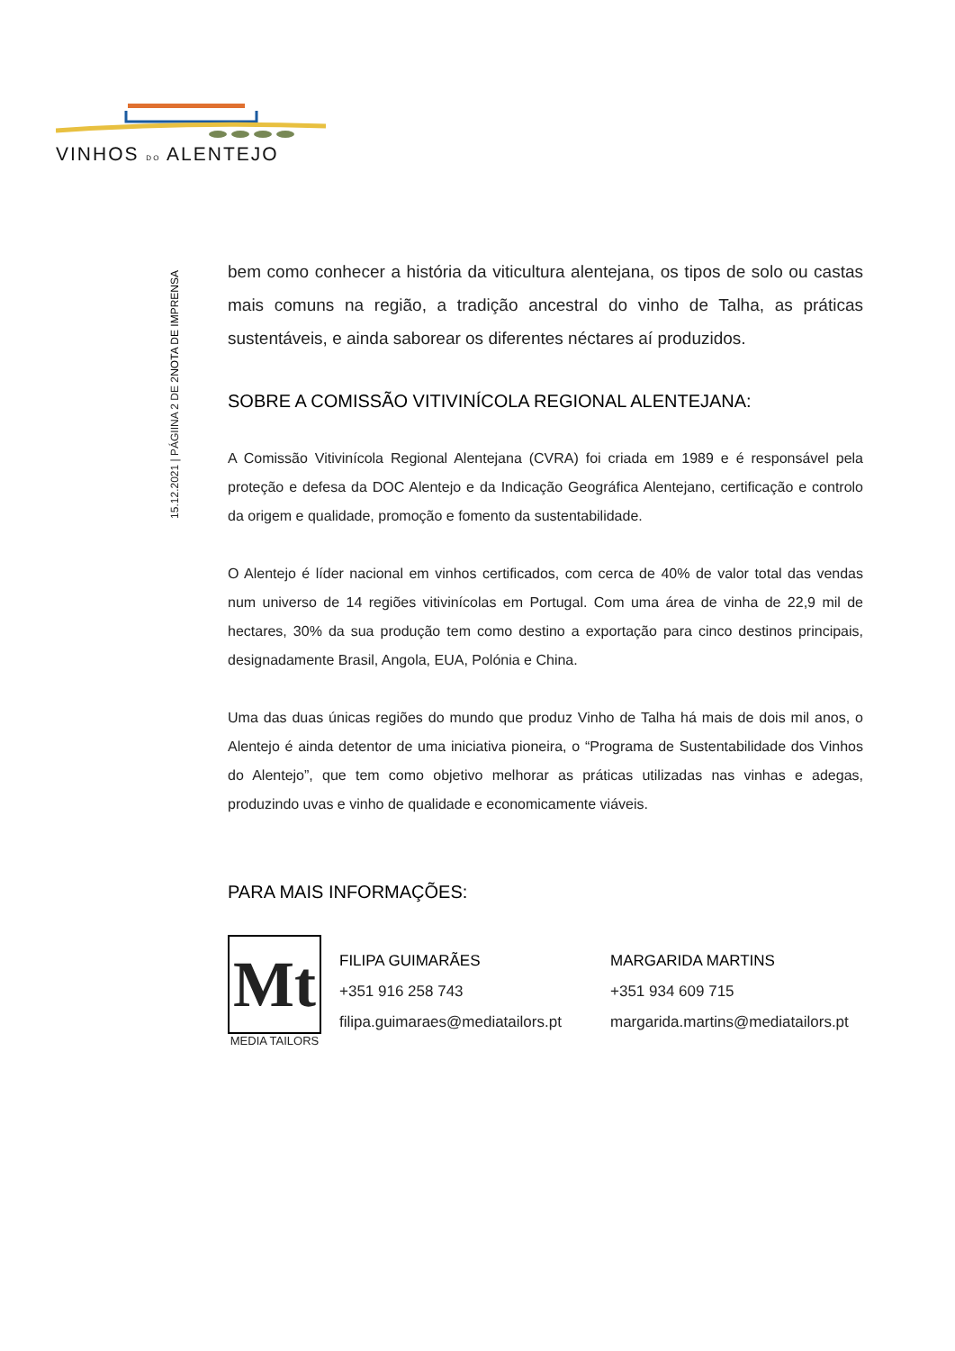VINHOS DO ALENTEJO
NOTA DE IMPRENSA
15.12.2021 | PÁGIINA 2 DE 2
bem como conhecer a história da viticultura alentejana, os tipos de solo ou castas mais comuns na região, a tradição ancestral do vinho de Talha, as práticas sustentáveis, e ainda saborear os diferentes néctares aí produzidos.
SOBRE A COMISSÃO VITIVINÍCOLA REGIONAL ALENTEJANA:
A Comissão Vitivinícola Regional Alentejana (CVRA) foi criada em 1989 e é responsável pela proteção e defesa da DOC Alentejo e da Indicação Geográfica Alentejano, certificação e controlo da origem e qualidade, promoção e fomento da sustentabilidade.
O Alentejo é líder nacional em vinhos certificados, com cerca de 40% de valor total das vendas num universo de 14 regiões vitivinícolas em Portugal. Com uma área de vinha de 22,9 mil de hectares, 30% da sua produção tem como destino a exportação para cinco destinos principais, designadamente Brasil, Angola, EUA, Polónia e China.
Uma das duas únicas regiões do mundo que produz Vinho de Talha há mais de dois mil anos, o Alentejo é ainda detentor de uma iniciativa pioneira, o “Programa de Sustentabilidade dos Vinhos do Alentejo”, que tem como objetivo melhorar as práticas utilizadas nas vinhas e adegas, produzindo uvas e vinho de qualidade e economicamente viáveis.
PARA MAIS INFORMAÇÕES:
Mt
MEDIA TAILORS
FILIPA GUIMARÃES
+351 916 258 743
filipa.guimaraes@mediatailors.pt
MARGARIDA MARTINS
+351 934 609 715
margarida.martins@mediatailors.pt